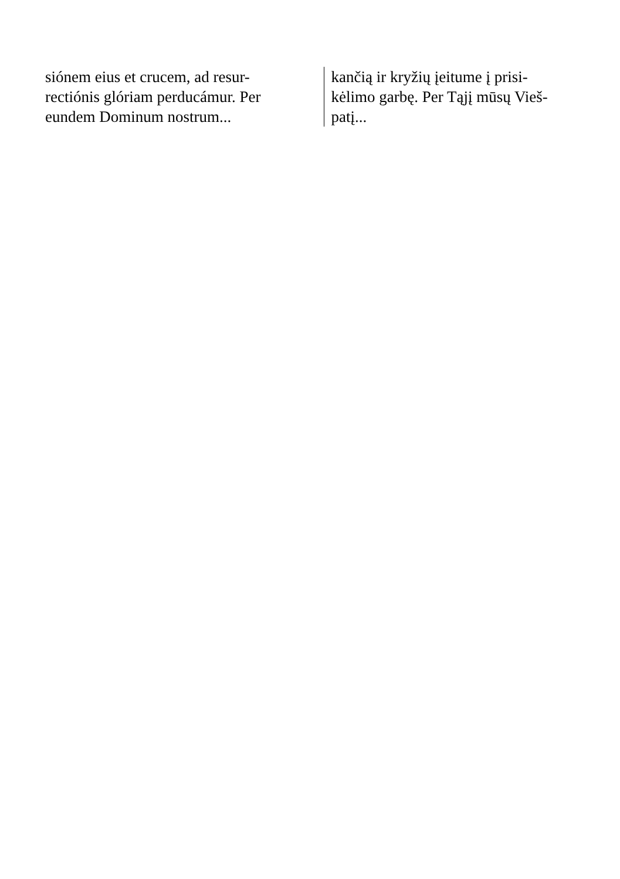siónem eius et crucem, ad resur-
rectiónis glóriam perducámur. Per
eundem Dominum nostrum...
kančią ir kryžių įeitume į prisi-
kėlimo garbę. Per Tąjį mūsų Vieš-
patį...